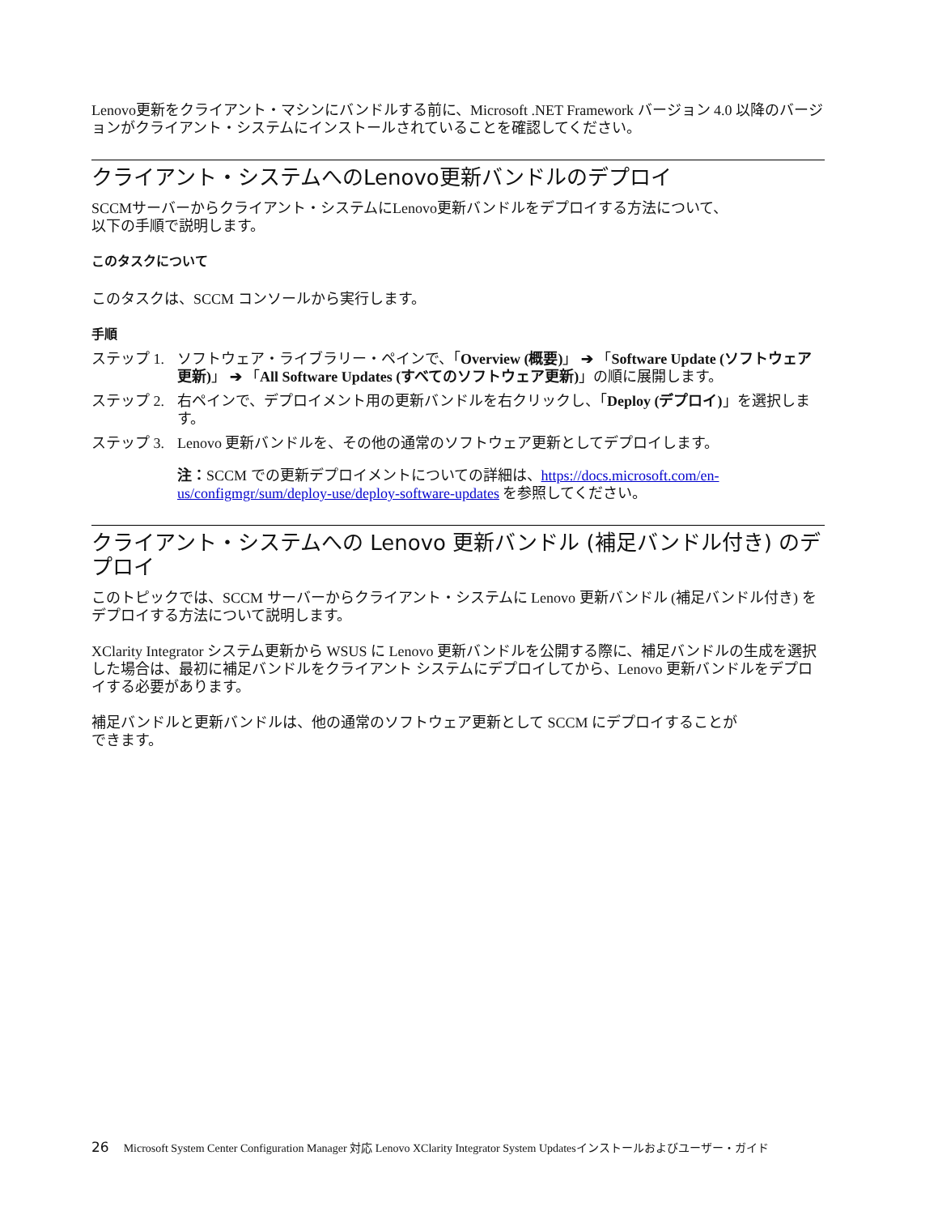Lenovo更新をクライアント・マシンにバンドルする前に、Microsoft .NET Framework バージョン 4.0 以降のバージョンがクライアント・システムにインストールされていることを確認してください。
クライアント・システムへのLenovo更新バンドルのデプロイ
SCCMサーバーからクライアント・システムにLenovo更新バンドルをデプロイする方法について、
以下の手順で説明します。
このタスクについて
このタスクは、SCCM コンソールから実行します。
手順
ステップ 1. ソフトウェア・ライブラリー・ペインで、「Overview (概要)」 ➔ 「Software Update (ソフトウェア更新)」 ➔ 「All Software Updates (すべてのソフトウェア更新)」の順に展開します。
ステップ 2. 右ペインで、デプロイメント用の更新バンドルを右クリックし、「Deploy (デプロイ)」を選択します。
ステップ 3. Lenovo 更新バンドルを、その他の通常のソフトウェア更新としてデプロイします。
注：SCCM での更新デプロイメントについての詳細は、https://docs.microsoft.com/en-us/configmgr/sum/deploy-use/deploy-software-updates を参照してください。
クライアント・システムへの Lenovo 更新バンドル (補足バンドル付き) のデプロイ
このトピックでは、SCCM サーバーからクライアント・システムに Lenovo 更新バンドル (補足バンドル付き) をデプロイする方法について説明します。
XClarity Integrator システム更新から WSUS に Lenovo 更新バンドルを公開する際に、補足バンドルの生成を選択した場合は、最初に補足バンドルをクライアント システムにデプロイしてから、Lenovo 更新バンドルをデプロイする必要があります。
補足バンドルと更新バンドルは、他の通常のソフトウェア更新として SCCM にデプロイすることが
できます。
26 Microsoft System Center Configuration Manager 対応 Lenovo XClarity Integrator System Updatesインストールおよびユーザー・ガイド